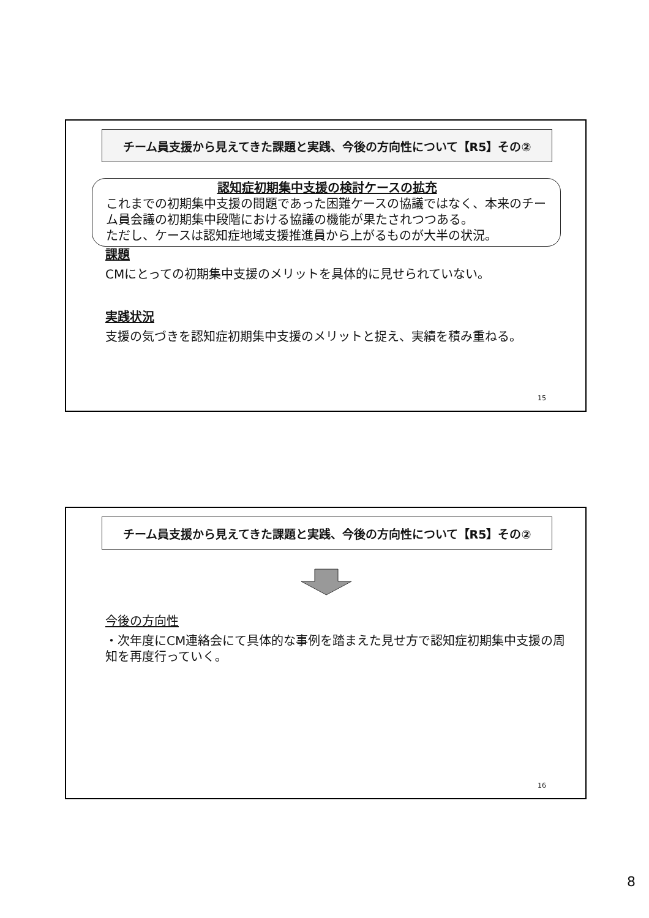チーム員支援から見えてきた課題と実践、今後の方向性について【R5】その②
認知症初期集中支援の検討ケースの拡充
これまでの初期集中支援の問題であった困難ケースの協議ではなく、本来のチーム員会議の初期集中段階における協議の機能が果たされつつある。
ただし、ケースは認知症地域支援推進員から上がるものが大半の状況。
課題
CMにとっての初期集中支援のメリットを具体的に見せられていない。
実践状況
支援の気づきを認知症初期集中支援のメリットと捉え、実績を積み重ねる。
15
チーム員支援から見えてきた課題と実践、今後の方向性について【R5】その②
今後の方向性
・次年度にCM連絡会にて具体的な事例を踏まえた見せ方で認知症初期集中支援の周知を再度行っていく。
16
8